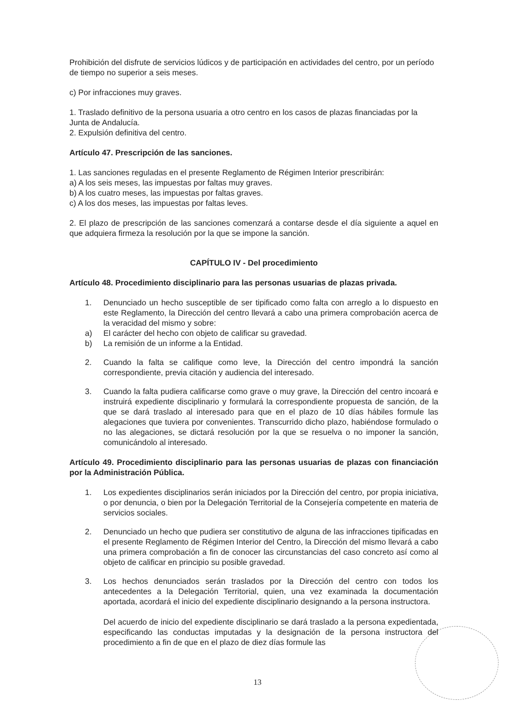Prohibición del disfrute de servicios lúdicos y de participación en actividades del centro, por un período de tiempo no superior a seis meses.
c) Por infracciones muy graves.
1. Traslado definitivo de la persona usuaria a otro centro en los casos de plazas financiadas por la Junta de Andalucía.
2. Expulsión definitiva del centro.
Artículo 47. Prescripción de las sanciones.
1. Las sanciones reguladas en el presente Reglamento de Régimen Interior prescribirán:
a) A los seis meses, las impuestas por faltas muy graves.
b) A los cuatro meses, las impuestas por faltas graves.
c) A los dos meses, las impuestas por faltas leves.
2. El plazo de prescripción de las sanciones comenzará a contarse desde el día siguiente a aquel en que adquiera firmeza la resolución por la que se impone la sanción.
CAPÍTULO IV - Del procedimiento
Artículo 48. Procedimiento disciplinario para las personas usuarias de plazas privada.
1. Denunciado un hecho susceptible de ser tipificado como falta con arreglo a lo dispuesto en este Reglamento, la Dirección del centro llevará a cabo una primera comprobación acerca de la veracidad del mismo y sobre:
a) El carácter del hecho con objeto de calificar su gravedad.
b) La remisión de un informe a la Entidad.
2. Cuando la falta se califique como leve, la Dirección del centro impondrá la sanción correspondiente, previa citación y audiencia del interesado.
3. Cuando la falta pudiera calificarse como grave o muy grave, la Dirección del centro incoará e instruirá expediente disciplinario y formulará la correspondiente propuesta de sanción, de la que se dará traslado al interesado para que en el plazo de 10 días hábiles formule las alegaciones que tuviera por convenientes. Transcurrido dicho plazo, habiéndose formulado o no las alegaciones, se dictará resolución por la que se resuelva o no imponer la sanción, comunicándolo al interesado.
Artículo 49. Procedimiento disciplinario para las personas usuarias de plazas con financiación por la Administración Pública.
1. Los expedientes disciplinarios serán iniciados por la Dirección del centro, por propia iniciativa, o por denuncia, o bien por la Delegación Territorial de la Consejería competente en materia de servicios sociales.
2. Denunciado un hecho que pudiera ser constitutivo de alguna de las infracciones tipificadas en el presente Reglamento de Régimen Interior del Centro, la Dirección del mismo llevará a cabo una primera comprobación a fin de conocer las circunstancias del caso concreto así como al objeto de calificar en principio su posible gravedad.
3. Los hechos denunciados serán traslados por la Dirección del centro con todos los antecedentes a la Delegación Territorial, quien, una vez examinada la documentación aportada, acordará el inicio del expediente disciplinario designando a la persona instructora.
Del acuerdo de inicio del expediente disciplinario se dará traslado a la persona expedientada, especificando las conductas imputadas y la designación de la persona instructora del procedimiento a fin de que en el plazo de diez días formule las
13